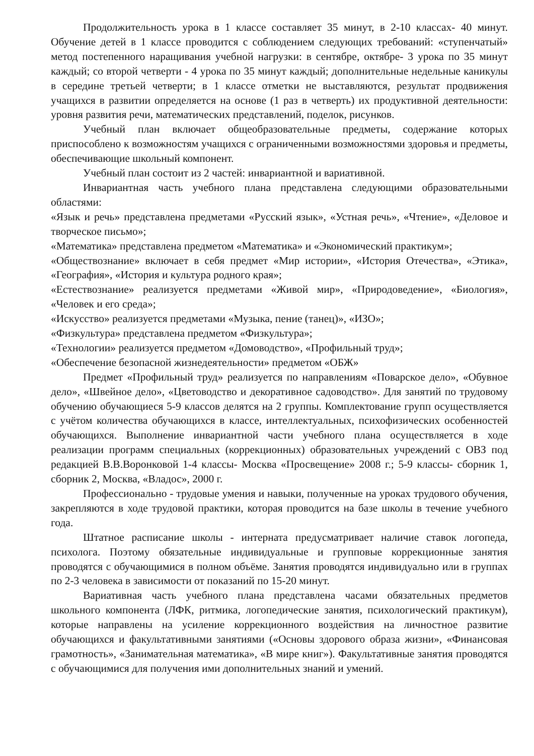Продолжительность урока в 1 классе составляет 35 минут, в 2-10 классах- 40 минут. Обучение детей в 1 классе проводится с соблюдением следующих требований: «ступенчатый» метод постепенного наращивания учебной нагрузки: в сентябре, октябре- 3 урока по 35 минут каждый; со второй четверти - 4 урока по 35 минут каждый; дополнительные недельные каникулы в середине третьей четверти; в 1 классе отметки не выставляются, результат продвижения учащихся в развитии определяется на основе (1 раз в четверть) их продуктивной деятельности: уровня развития речи, математических представлений, поделок, рисунков.
Учебный план включает общеобразовательные предметы, содержание которых приспособлено к возможностям учащихся с ограниченными возможностями здоровья и предметы, обеспечивающие школьный компонент.
Учебный план состоит из 2 частей: инвариантной и вариативной.
Инвариантная часть учебного плана представлена следующими образовательными областями:
«Язык и речь» представлена предметами «Русский язык», «Устная речь», «Чтение», «Деловое и творческое письмо»;
«Математика» представлена предметом «Математика» и «Экономический практикум»;
«Обществознание» включает в себя предмет «Мир истории», «История Отечества», «Этика», «География», «История и культура родного края»;
«Естествознание» реализуется предметами «Живой мир», «Природоведение», «Биология», «Человек и его среда»;
«Искусство» реализуется предметами «Музыка, пение (танец)», «ИЗО»;
«Физкультура» представлена предметом «Физкультура»;
«Технологии» реализуется предметом «Домоводство», «Профильный труд»;
«Обеспечение безопасной жизнедеятельности» предметом «ОБЖ»
Предмет «Профильный труд» реализуется по направлениям «Поварское дело», «Обувное дело», «Швейное дело», «Цветоводство и декоративное садоводство». Для занятий по трудовому обучению обучающиеся 5-9 классов делятся на 2 группы. Комплектование групп осуществляется с учётом количества обучающихся в классе, интеллектуальных, психофизических особенностей обучающихся. Выполнение инвариантной части учебного плана осуществляется в ходе реализации программ специальных (коррекционных) образовательных учреждений с ОВЗ под редакцией В.В.Воронковой 1-4 классы- Москва «Просвещение» 2008 г.; 5-9 классы- сборник 1, сборник 2, Москва, «Владос», 2000 г.
Профессионально - трудовые умения и навыки, полученные на уроках трудового обучения, закрепляются в ходе трудовой практики, которая проводится на базе школы в течение учебного года.
Штатное расписание школы - интерната предусматривает наличие ставок логопеда, психолога. Поэтому обязательные индивидуальные и групповые коррекционные занятия проводятся с обучающимися в полном объёме. Занятия проводятся индивидуально или в группах по 2-3 человека в зависимости от показаний по 15-20 минут.
Вариативная часть учебного плана представлена часами обязательных предметов школьного компонента (ЛФК, ритмика, логопедические занятия, психологический практикум), которые направлены на усиление коррекционного воздействия на личностное развитие обучающихся и факультативными занятиями («Основы здорового образа жизни», «Финансовая грамотность», «Занимательная математика», «В мире книг»). Факультативные занятия проводятся с обучающимися для получения ими дополнительных знаний и умений.